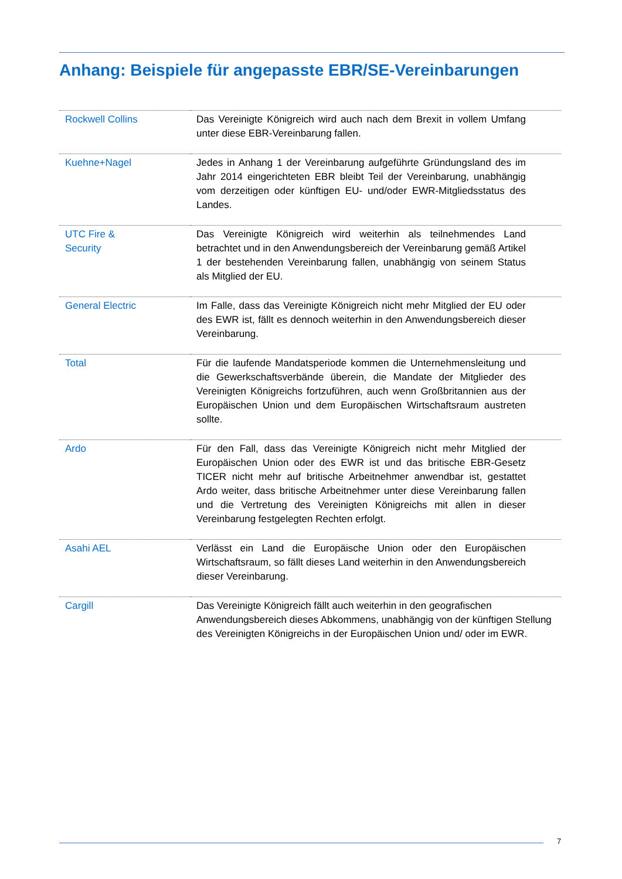Anhang: Beispiele für angepasste EBR/SE-Vereinbarungen
| Rockwell Collins | Das Vereinigte Königreich wird auch nach dem Brexit in vollem Umfang unter diese EBR-Vereinbarung fallen. |
| Kuehne+Nagel | Jedes in Anhang 1 der Vereinbarung aufgeführte Gründungsland des im Jahr 2014 eingerichteten EBR bleibt Teil der Vereinbarung, unabhängig vom derzeitigen oder künftigen EU- und/oder EWR-Mitgliedsstatus des Landes. |
| UTC Fire & Security | Das Vereinigte Königreich wird weiterhin als teilnehmendes Land betrachtet und in den Anwendungsbereich der Vereinbarung gemäß Artikel 1 der bestehenden Vereinbarung fallen, unabhängig von seinem Status als Mitglied der EU. |
| General Electric | Im Falle, dass das Vereinigte Königreich nicht mehr Mitglied der EU oder des EWR ist, fällt es dennoch weiterhin in den Anwendungsbereich dieser Vereinbarung. |
| Total | Für die laufende Mandatsperiode kommen die Unternehmensleitung und die Gewerkschaftsverbände überein, die Mandate der Mitglieder des Vereinigten Königreichs fortzuführen, auch wenn Großbritannien aus der Europäischen Union und dem Europäischen Wirtschaftsraum austreten sollte. |
| Ardo | Für den Fall, dass das Vereinigte Königreich nicht mehr Mitglied der Europäischen Union oder des EWR ist und das britische EBR-Gesetz TICER nicht mehr auf britische Arbeitnehmer anwendbar ist, gestattet Ardo weiter, dass britische Arbeitnehmer unter diese Vereinbarung fallen und die Vertretung des Vereinigten Königreichs mit allen in dieser Vereinbarung festgelegten Rechten erfolgt. |
| Asahi AEL | Verlässt ein Land die Europäische Union oder den Europäischen Wirtschaftsraum, so fällt dieses Land weiterhin in den Anwendungsbereich dieser Vereinbarung. |
| Cargill | Das Vereinigte Königreich fällt auch weiterhin in den geografischen Anwendungsbereich dieses Abkommens, unabhängig von der künftigen Stellung des Vereinigten Königreichs in der Europäischen Union und/ oder im EWR. |
7